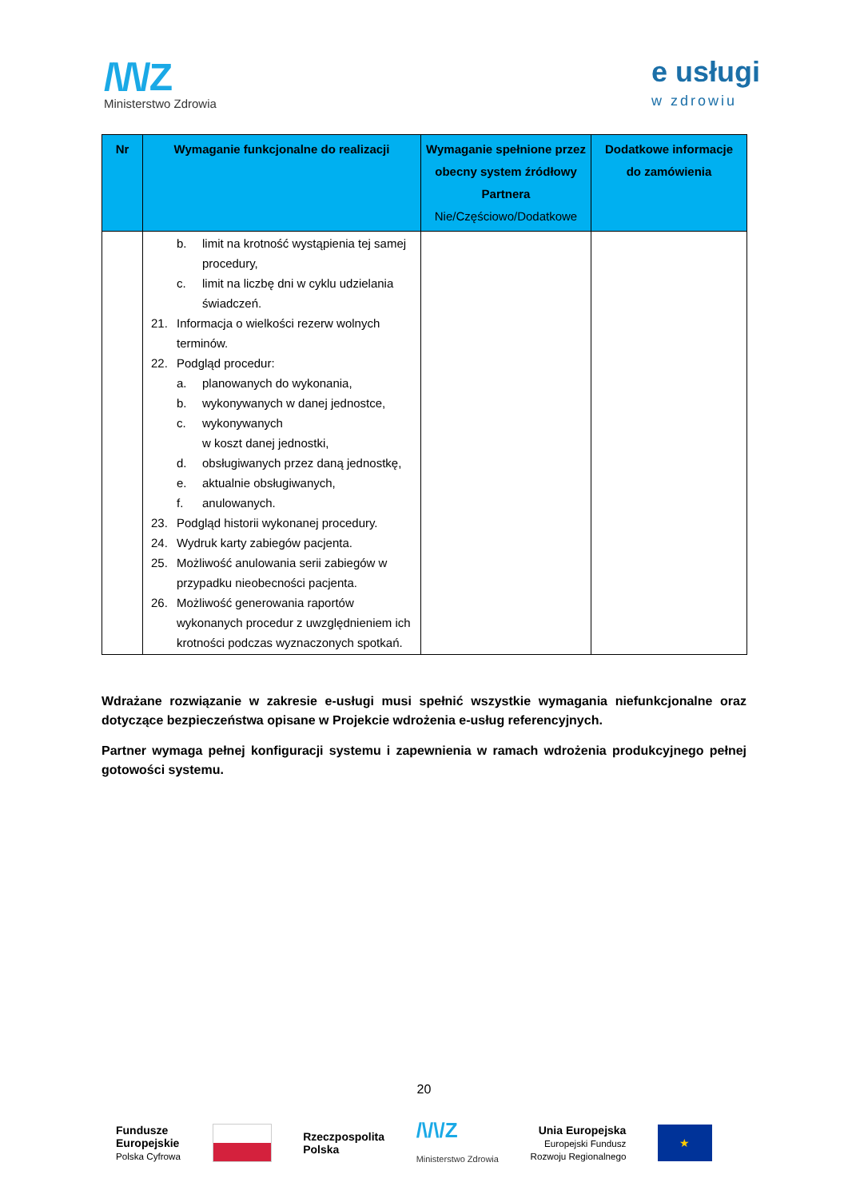/\/\/Z
Ministerstwo Zdrowia
e usługi
w zdrowiu
| Nr | Wymaganie funkcjonalne do realizacji | Wymaganie spełnione przez obecny system źródłowy Partnera Nie/Częściowo/Dodatkowe | Dodatkowe informacje do zamówienia |
| --- | --- | --- | --- |
| | b. limit na krotność wystąpienia tej samej procedury, c. limit na liczbę dni w cyklu udzielania świadczeń. 21. Informacja o wielkości rezerw wolnych terminów. 22. Podgląd procedur: a. planowanych do wykonania, b. wykonywanych w danej jednostce, c. wykonywanych w koszt danej jednostki, d. obsługiwanych przez daną jednostkę, e. aktualnie obsługiwanych, f. anulowanych. 23. Podgląd historii wykonanej procedury. 24. Wydruk karty zabiegów pacjenta. 25. Możliwość anulowania serii zabiegów w przypadku nieobecności pacjenta. 26. Możliwość generowania raportów wykonanych procedur z uwzględnieniem ich krotności podczas wyznaczonych spotkań. | | |
Wdrażane rozwiązanie w zakresie e-usługi musi spełnić wszystkie wymagania niefunkcjonalne oraz dotyczące bezpieczeństwa opisane w Projekcie wdrożenia e-usług referencyjnych.
Partner wymaga pełnej konfiguracji systemu i zapewnienia w ramach wdrożenia produkcyjnego pełnej gotowości systemu.
20
Fundusze
Europejskie
Polska Cyfrowa
Rzeczpospolita
Polska
/\/\/Z
Ministerstwo Zdrowia
Unia Europejska
Europejski Fundusz
Rozwoju Regionalnego
★